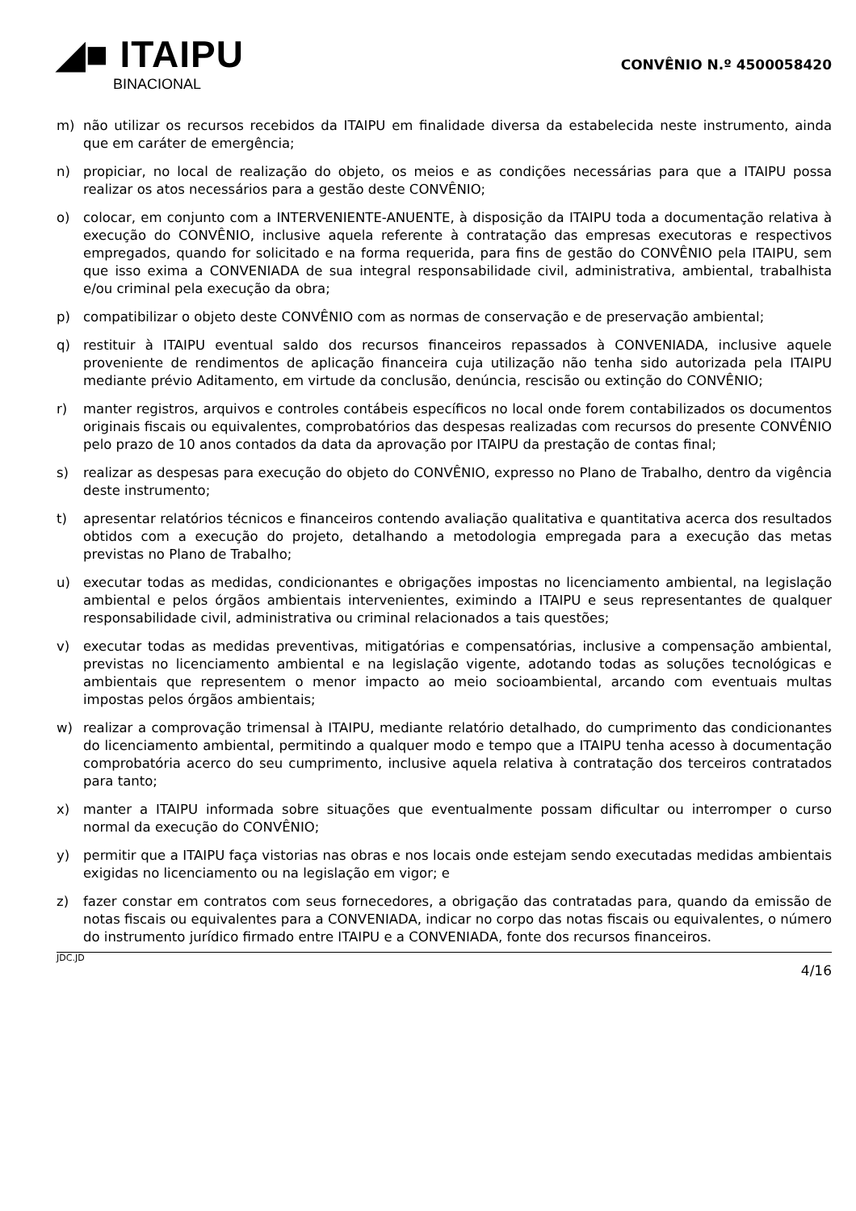◢■ ITAIPU
BINACIONAL
CONVÊNIO N.º 4500058420
m) não utilizar os recursos recebidos da ITAIPU em finalidade diversa da estabelecida neste instrumento, ainda que em caráter de emergência;
n) propiciar, no local de realização do objeto, os meios e as condições necessárias para que a ITAIPU possa realizar os atos necessários para a gestão deste CONVÊNIO;
o) colocar, em conjunto com a INTERVENIENTE-ANUENTE, à disposição da ITAIPU toda a documentação relativa à execução do CONVÊNIO, inclusive aquela referente à contratação das empresas executoras e respectivos empregados, quando for solicitado e na forma requerida, para fins de gestão do CONVÊNIO pela ITAIPU, sem que isso exima a CONVENIADA de sua integral responsabilidade civil, administrativa, ambiental, trabalhista e/ou criminal pela execução da obra;
p) compatibilizar o objeto deste CONVÊNIO com as normas de conservação e de preservação ambiental;
q) restituir à ITAIPU eventual saldo dos recursos financeiros repassados à CONVENIADA, inclusive aquele proveniente de rendimentos de aplicação financeira cuja utilização não tenha sido autorizada pela ITAIPU mediante prévio Aditamento, em virtude da conclusão, denúncia, rescisão ou extinção do CONVÊNIO;
r) manter registros, arquivos e controles contábeis específicos no local onde forem contabilizados os documentos originais fiscais ou equivalentes, comprobatórios das despesas realizadas com recursos do presente CONVÊNIO pelo prazo de 10 anos contados da data da aprovação por ITAIPU da prestação de contas final;
s) realizar as despesas para execução do objeto do CONVÊNIO, expresso no Plano de Trabalho, dentro da vigência deste instrumento;
t) apresentar relatórios técnicos e financeiros contendo avaliação qualitativa e quantitativa acerca dos resultados obtidos com a execução do projeto, detalhando a metodologia empregada para a execução das metas previstas no Plano de Trabalho;
u) executar todas as medidas, condicionantes e obrigações impostas no licenciamento ambiental, na legislação ambiental e pelos órgãos ambientais intervenientes, eximindo a ITAIPU e seus representantes de qualquer responsabilidade civil, administrativa ou criminal relacionados a tais questões;
v) executar todas as medidas preventivas, mitigatórias e compensatórias, inclusive a compensação ambiental, previstas no licenciamento ambiental e na legislação vigente, adotando todas as soluções tecnológicas e ambientais que representem o menor impacto ao meio socioambiental, arcando com eventuais multas impostas pelos órgãos ambientais;
w) realizar a comprovação trimensal à ITAIPU, mediante relatório detalhado, do cumprimento das condicionantes do licenciamento ambiental, permitindo a qualquer modo e tempo que a ITAIPU tenha acesso à documentação comprobatória acerco do seu cumprimento, inclusive aquela relativa à contratação dos terceiros contratados para tanto;
x) manter a ITAIPU informada sobre situações que eventualmente possam dificultar ou interromper o curso normal da execução do CONVÊNIO;
y) permitir que a ITAIPU faça vistorias nas obras e nos locais onde estejam sendo executadas medidas ambientais exigidas no licenciamento ou na legislação em vigor; e
z) fazer constar em contratos com seus fornecedores, a obrigação das contratadas para, quando da emissão de notas fiscais ou equivalentes para a CONVENIADA, indicar no corpo das notas fiscais ou equivalentes, o número do instrumento jurídico firmado entre ITAIPU e a CONVENIADA, fonte dos recursos financeiros.
JDC.JD 4/16